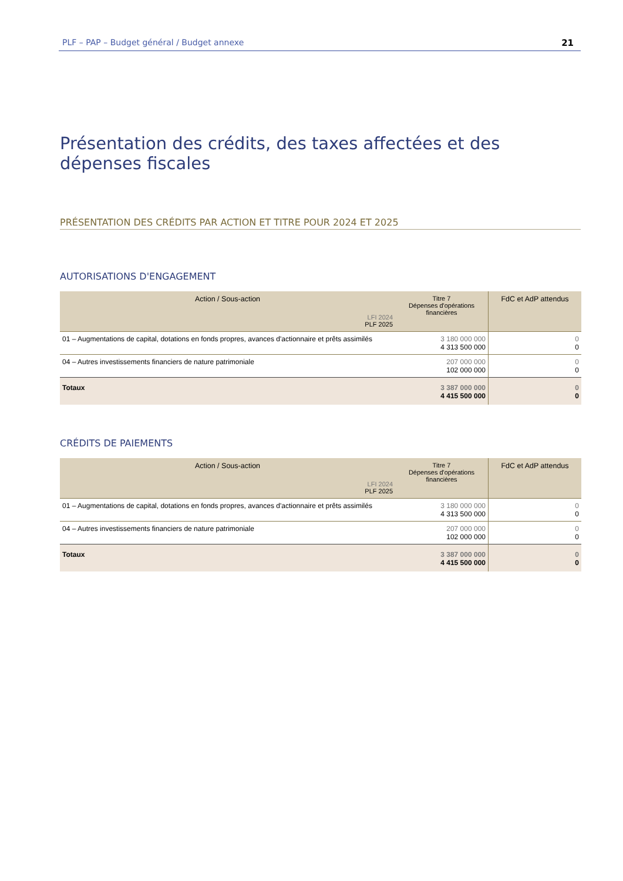PLF – PAP – Budget général / Budget annexe 21
Présentation des crédits, des taxes affectées et des dépenses fiscales
PRÉSENTATION DES CRÉDITS PAR ACTION ET TITRE POUR 2024 ET 2025
AUTORISATIONS D'ENGAGEMENT
| Action / Sous-action LFI 2024 PLF 2025 | Titre 7 Dépenses d'opérations financières | FdC et AdP attendus |
| --- | --- | --- |
| 01 – Augmentations de capital, dotations en fonds propres, avances d'actionnaire et prêts assimilés | 3 180 000 000 4 313 500 000 | 0 0 |
| 04 – Autres investissements financiers de nature patrimoniale | 207 000 000 102 000 000 | 0 0 |
| Totaux | 3 387 000 000 4 415 500 000 | 0 0 |
CRÉDITS DE PAIEMENTS
| Action / Sous-action LFI 2024 PLF 2025 | Titre 7 Dépenses d'opérations financières | FdC et AdP attendus |
| --- | --- | --- |
| 01 – Augmentations de capital, dotations en fonds propres, avances d'actionnaire et prêts assimilés | 3 180 000 000 4 313 500 000 | 0 0 |
| 04 – Autres investissements financiers de nature patrimoniale | 207 000 000 102 000 000 | 0 0 |
| Totaux | 3 387 000 000 4 415 500 000 | 0 0 |